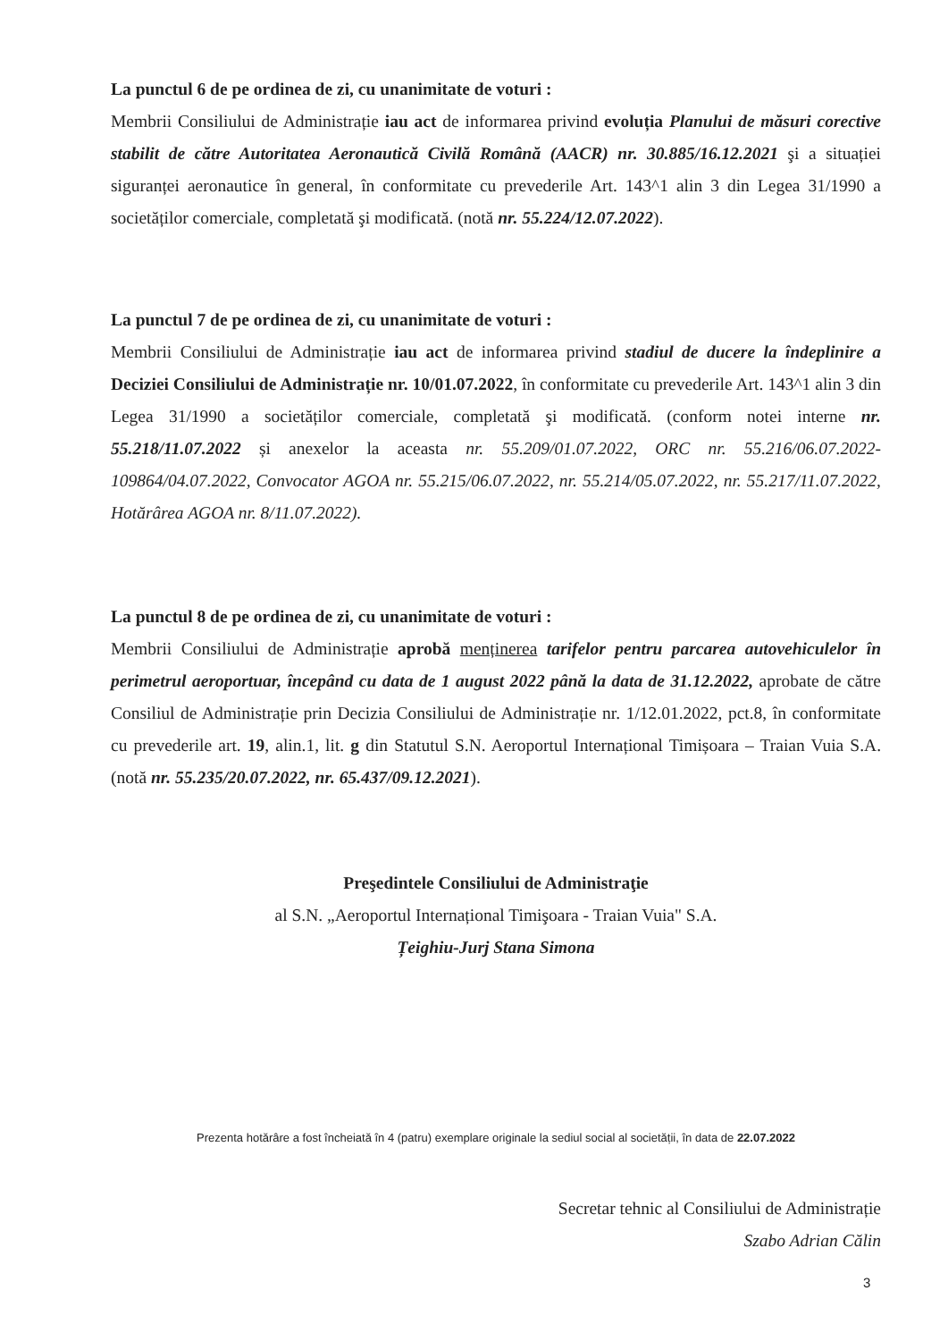La punctul 6 de pe ordinea de zi, cu unanimitate de voturi :
Membrii Consiliului de Administrație iau act de informarea privind evoluția Planului de măsuri corective stabilit de către Autoritatea Aeronautică Civilă Română (AACR) nr. 30.885/16.12.2021 şi a situației siguranței aeronautice în general, în conformitate cu prevederile Art. 143^1 alin 3 din Legea 31/1990 a societăților comerciale, completată şi modificată. (notă nr. 55.224/12.07.2022).
La punctul 7 de pe ordinea de zi, cu unanimitate de voturi :
Membrii Consiliului de Administrație iau act de informarea privind stadiul de ducere la îndeplinire a Deciziei Consiliului de Administrație nr. 10/01.07.2022, în conformitate cu prevederile Art. 143^1 alin 3 din Legea 31/1990 a societăților comerciale, completată şi modificată. (conform notei interne nr. 55.218/11.07.2022 și anexelor la aceasta nr. 55.209/01.07.2022, ORC nr. 55.216/06.07.2022-109864/04.07.2022, Convocator AGOA nr. 55.215/06.07.2022, nr. 55.214/05.07.2022, nr. 55.217/11.07.2022, Hotărârea AGOA nr. 8/11.07.2022).
La punctul 8 de pe ordinea de zi, cu unanimitate de voturi :
Membrii Consiliului de Administrație aprobă menținerea tarifelor pentru parcarea autovehiculelor în perimetrul aeroportuar, începând cu data de 1 august 2022 până la data de 31.12.2022, aprobate de către Consiliul de Administrație prin Decizia Consiliului de Administrație nr. 1/12.01.2022, pct.8, în conformitate cu prevederile art. 19, alin.1, lit. g din Statutul S.N. Aeroportul Internațional Timișoara – Traian Vuia S.A. (notă nr. 55.235/20.07.2022, nr. 65.437/09.12.2021).
Preşedintele Consiliului de Administraţie
al S.N. „Aeroportul Internațional Timişoara - Traian Vuia" S.A.
Țeighiu-Jurj Stana Simona
Prezenta hotărâre a fost încheiată în 4 (patru) exemplare originale la sediul social al societății, în data de 22.07.2022
Secretar tehnic al Consiliului de Administrație
Szabo Adrian Călin
3